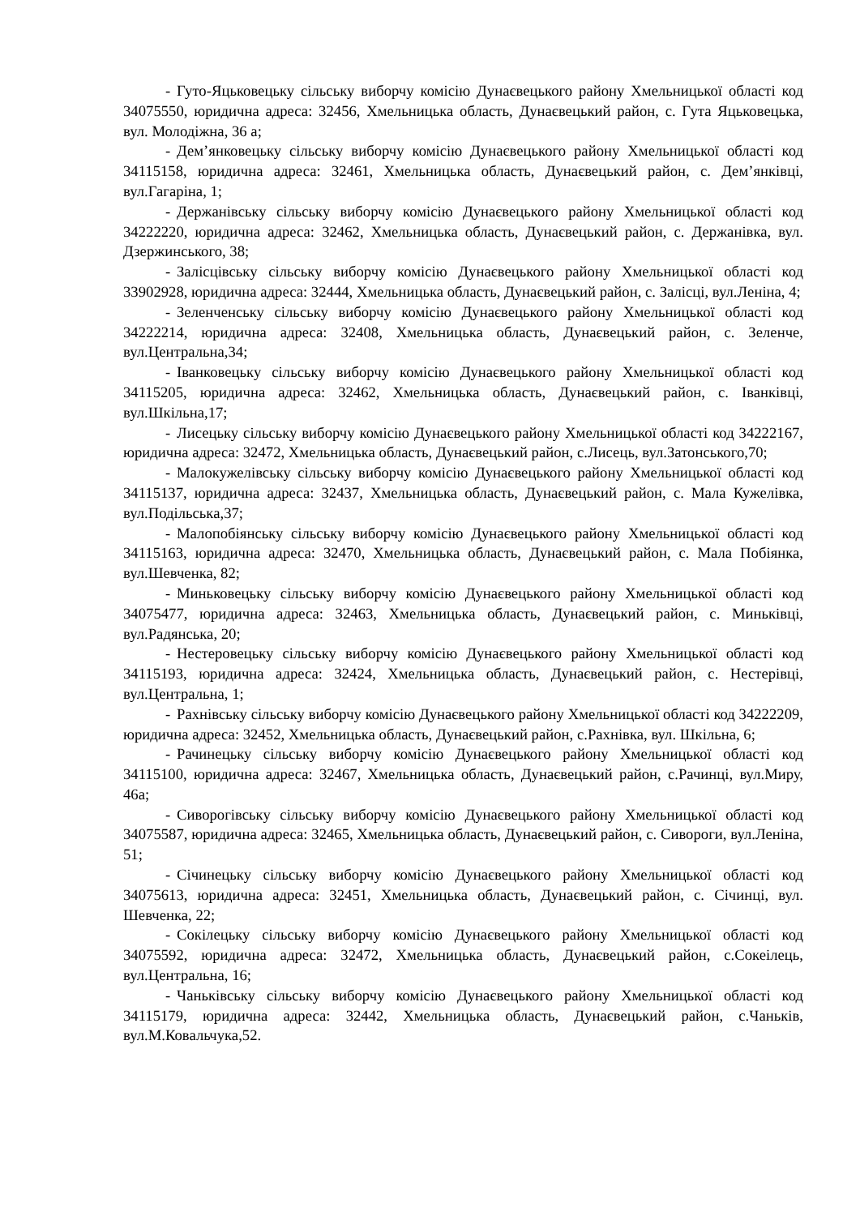- Гуто-Яцьковецьку сільську виборчу комісію Дунаєвецького району Хмельницької області код 34075550, юридична адреса: 32456, Хмельницька область, Дунаєвецький район, с. Гута Яцьковецька, вул. Молодіжна, 36 а;
- Дем’янковецьку сільську виборчу комісію Дунаєвецького району Хмельницької області код 34115158, юридична адреса: 32461, Хмельницька область, Дунаєвецький район, с. Дем’янківці, вул.Гагаріна, 1;
- Держанівську сільську виборчу комісію Дунаєвецького району Хмельницької області код 34222220, юридична адреса: 32462, Хмельницька область, Дунаєвецький район, с. Держанівка, вул. Дзержинського, 38;
- Залісцівську сільську виборчу комісію Дунаєвецького району Хмельницької області код 33902928, юридична адреса: 32444, Хмельницька область, Дунаєвецький район, с. Залісці, вул.Леніна, 4;
- Зеленченську сільську виборчу комісію Дунаєвецького району Хмельницької області код 34222214, юридична адреса: 32408, Хмельницька область, Дунаєвецький район, с. Зеленче, вул.Центральна,34;
- Іванковецьку сільську виборчу комісію Дунаєвецького району Хмельницької області код 34115205, юридична адреса: 32462, Хмельницька область, Дунаєвецький район, с. Іванківці, вул.Шкільна,17;
- Лисецьку сільську виборчу комісію Дунаєвецького району Хмельницької області код 34222167, юридична адреса: 32472, Хмельницька область, Дунаєвецький район, с.Лисець, вул.Затонського,70;
- Малокужелівську сільську виборчу комісію Дунаєвецького району Хмельницької області код 34115137, юридична адреса: 32437, Хмельницька область, Дунаєвецький район, с. Мала Кужелівка, вул.Подільська,37;
- Малопобіянську сільську виборчу комісію Дунаєвецького району Хмельницької області код 34115163, юридична адреса: 32470, Хмельницька область, Дунаєвецький район, с. Мала Побіянка, вул.Шевченка, 82;
- Миньковецьку сільську виборчу комісію Дунаєвецького району Хмельницької області код 34075477, юридична адреса: 32463, Хмельницька область, Дунаєвецький район, с. Миньківці, вул.Радянська, 20;
- Нестеровецьку сільську виборчу комісію Дунаєвецького району Хмельницької області код 34115193, юридична адреса: 32424, Хмельницька область, Дунаєвецький район, с. Нестерівці, вул.Центральна, 1;
- Рахнівську сільську виборчу комісію Дунаєвецького району Хмельницької області код 34222209, юридична адреса: 32452, Хмельницька область, Дунаєвецький район, с.Рахнівка, вул. Шкільна, 6;
- Рачинецьку сільську виборчу комісію Дунаєвецького району Хмельницької області код 34115100, юридична адреса: 32467, Хмельницька область, Дунаєвецький район, с.Рачинці, вул.Миру, 46а;
- Сиворогівську сільську виборчу комісію Дунаєвецького району Хмельницької області код 34075587, юридична адреса: 32465, Хмельницька область, Дунаєвецький район, с. Сивороги, вул.Леніна, 51;
- Січинецьку сільську виборчу комісію Дунаєвецького району Хмельницької області код 34075613, юридична адреса: 32451, Хмельницька область, Дунаєвецький район, с. Січинці, вул. Шевченка, 22;
- Сокілецьку сільську виборчу комісію Дунаєвецького району Хмельницької області код 34075592, юридична адреса: 32472, Хмельницька область, Дунаєвецький район, с.Сокеілець, вул.Центральна, 16;
- Чаньківську сільську виборчу комісію Дунаєвецького району Хмельницької області код 34115179, юридична адреса: 32442, Хмельницька область, Дунаєвецький район, с.Чаньків, вул.М.Ковальчука,52.